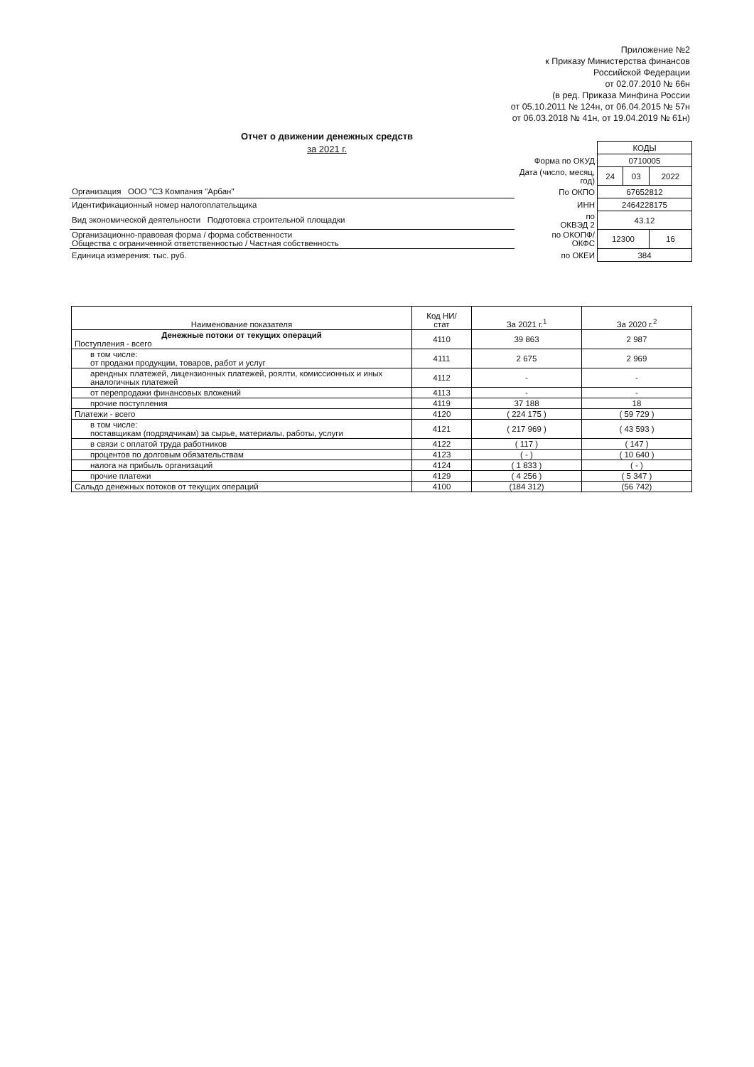Приложение №2
к Приказу Министерства финансов
Российской Федерации
от 02.07.2010 № 66н
(в ред. Приказа Минфина России
от 05.10.2011 № 124н, от 06.04.2015 № 57н
от 06.03.2018 № 41н, от 19.04.2019 № 61н)
Отчет о движении денежных средств
за 2021 г.
| | | КОДЫ | | |
| | Форма по ОКУД | 0710005 | | |
| | Дата (число, месяц, год) | 24 | 03 | 2022 |
| Организация ООО "СЗ Компания "Арбан" | По ОКПО | 67652812 | | |
| Идентификационный номер налогоплательщика | ИНН | 2464228175 | | |
| Вид экономической деятельности Подготовка строительной площадки | по ОКВЭД 2 | 43.12 | | |
| Организационно-правовая форма / форма собственности Общества с ограниченной ответственностью / Частная собственность | по ОКОПФ/ ОКФС | 12300 | | 16 |
| Единица измерения: тыс. руб. | по ОКЕИ | 384 | | |
| Наименование показателя | Код НИ/ стат | За 2021 г.<sup>1</sup> | За 2020 г.<sup>2</sup> |
| --- | --- | --- | --- |
| Денежные потоки от текущих операций Поступления - всего | 4110 | 39 863 | 2 987 |
| в том числе: от продажи продукции, товаров, работ и услуг | 4111 | 2 675 | 2 969 |
| арендных платежей, лицензионных платежей, роялти, комиссионных и иных аналогичных платежей | 4112 | - | - |
| от перепродажи финансовых вложений | 4113 | - | - |
| прочие поступления | 4119 | 37 188 | 18 |
| Платежи - всего | 4120 | ( 224 175 ) | ( 59 729 ) |
| в том числе: поставщикам (подрядчикам) за сырье, материалы, работы, услуги | 4121 | ( 217 969 ) | ( 43 593 ) |
| в связи с оплатой труда работников | 4122 | ( 117 ) | ( 147 ) |
| процентов по долговым обязательствам | 4123 | ( - ) | ( 10 640 ) |
| налога на прибыль организаций | 4124 | ( 1 833 ) | ( - ) |
| прочие платежи | 4129 | ( 4 256 ) | ( 5 347 ) |
| Сальдо денежных потоков от текущих операций | 4100 | (184 312) | (56 742) |